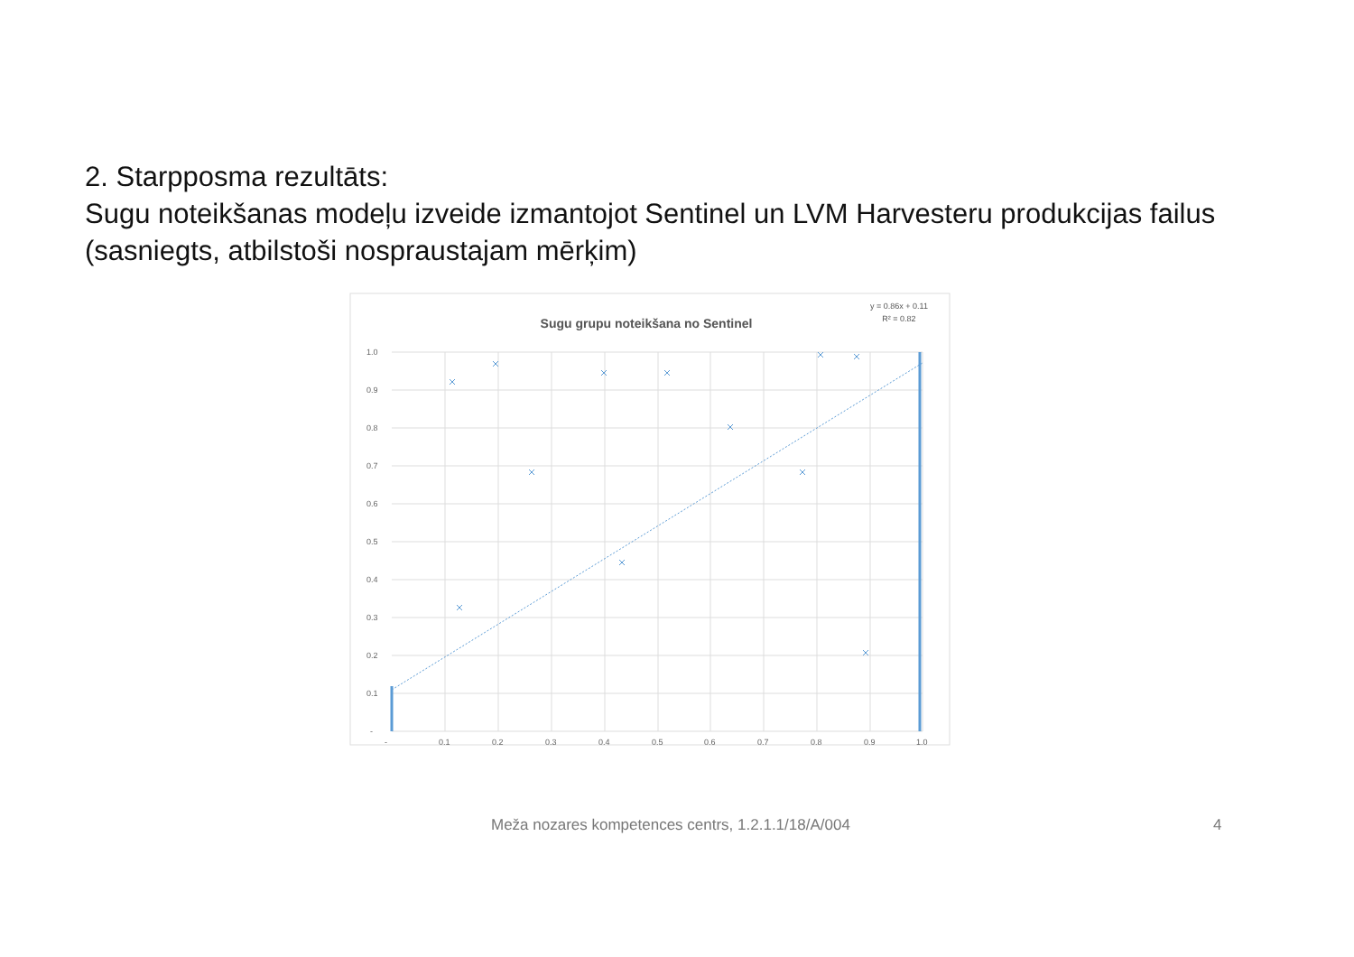2. Starpposma rezultāts:
Sugu noteikšanas modeļu izveide izmantojot Sentinel un LVM Harvesteru produkcijas failus (sasniegts, atbilstoši nospraustajam mērķim)
Sugu grupu noteikšana no Sentinel
y = 0.86x + 0.11
R² = 0.82
1.0
0.9
0.8
0.7
0.6
0.5
0.4
0.3
0.2
0.1
-
-
0.1
0.2
0.3
0.4
0.5
0.6
0.7
0.8
0.9
1.0
Meža nozares kompetences centrs, 1.2.1.1/18/A/004 4